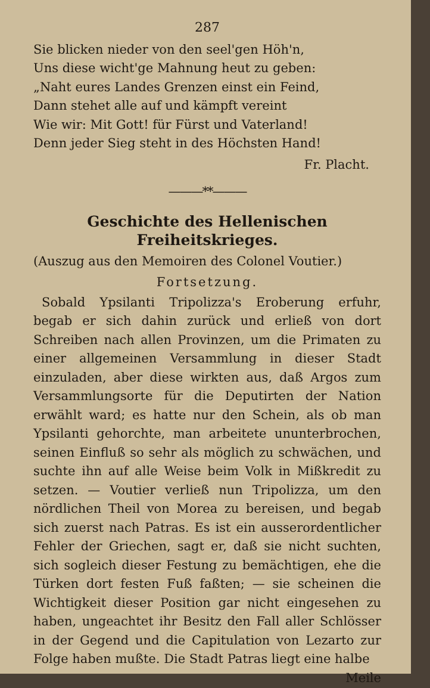287
Sie blicken nieder von den seel'gen Höh'n,
Uns diese wicht'ge Mahnung heut zu geben:
„Naht eures Landes Grenzen einst ein Feind,
Dann stehet alle auf und kämpft vereint
Wie wir: Mit Gott! für Fürst und Vaterland!
Denn jeder Sieg steht in des Höchsten Hand!
Fr. Placht.
———**———
Geschichte des Hellenischen Freiheitskrieges.
(Auszug aus den Memoiren des Colonel Voutier.)
Fortsetzung.
Sobald Ypsilanti Tripolizza's Eroberung erfuhr, begab er sich dahin zurück und erließ von dort Schreiben nach allen Provinzen, um die Primaten zu einer allgemeinen Versammlung in dieser Stadt einzuladen, aber diese wirkten aus, daß Argos zum Versammlungsorte für die Deputirten der Nation erwählt ward; es hatte nur den Schein, als ob man Ypsilanti gehorchte, man arbeitete ununterbrochen, seinen Einfluß so sehr als möglich zu schwächen, und suchte ihn auf alle Weise beim Volk in Mißkredit zu setzen. — Voutier verließ nun Tripolizza, um den nördlichen Theil von Morea zu bereisen, und begab sich zuerst nach Patras. Es ist ein ausserordentlicher Fehler der Griechen, sagt er, daß sie nicht suchten, sich sogleich dieser Festung zu bemächtigen, ehe die Türken dort festen Fuß faßten; — sie scheinen die Wichtigkeit dieser Position gar nicht eingesehen zu haben, ungeachtet ihr Besitz den Fall aller Schlösser in der Gegend und die Capitulation von Lezarto zur Folge haben mußte. Die Stadt Patras liegt eine halbe
Meile